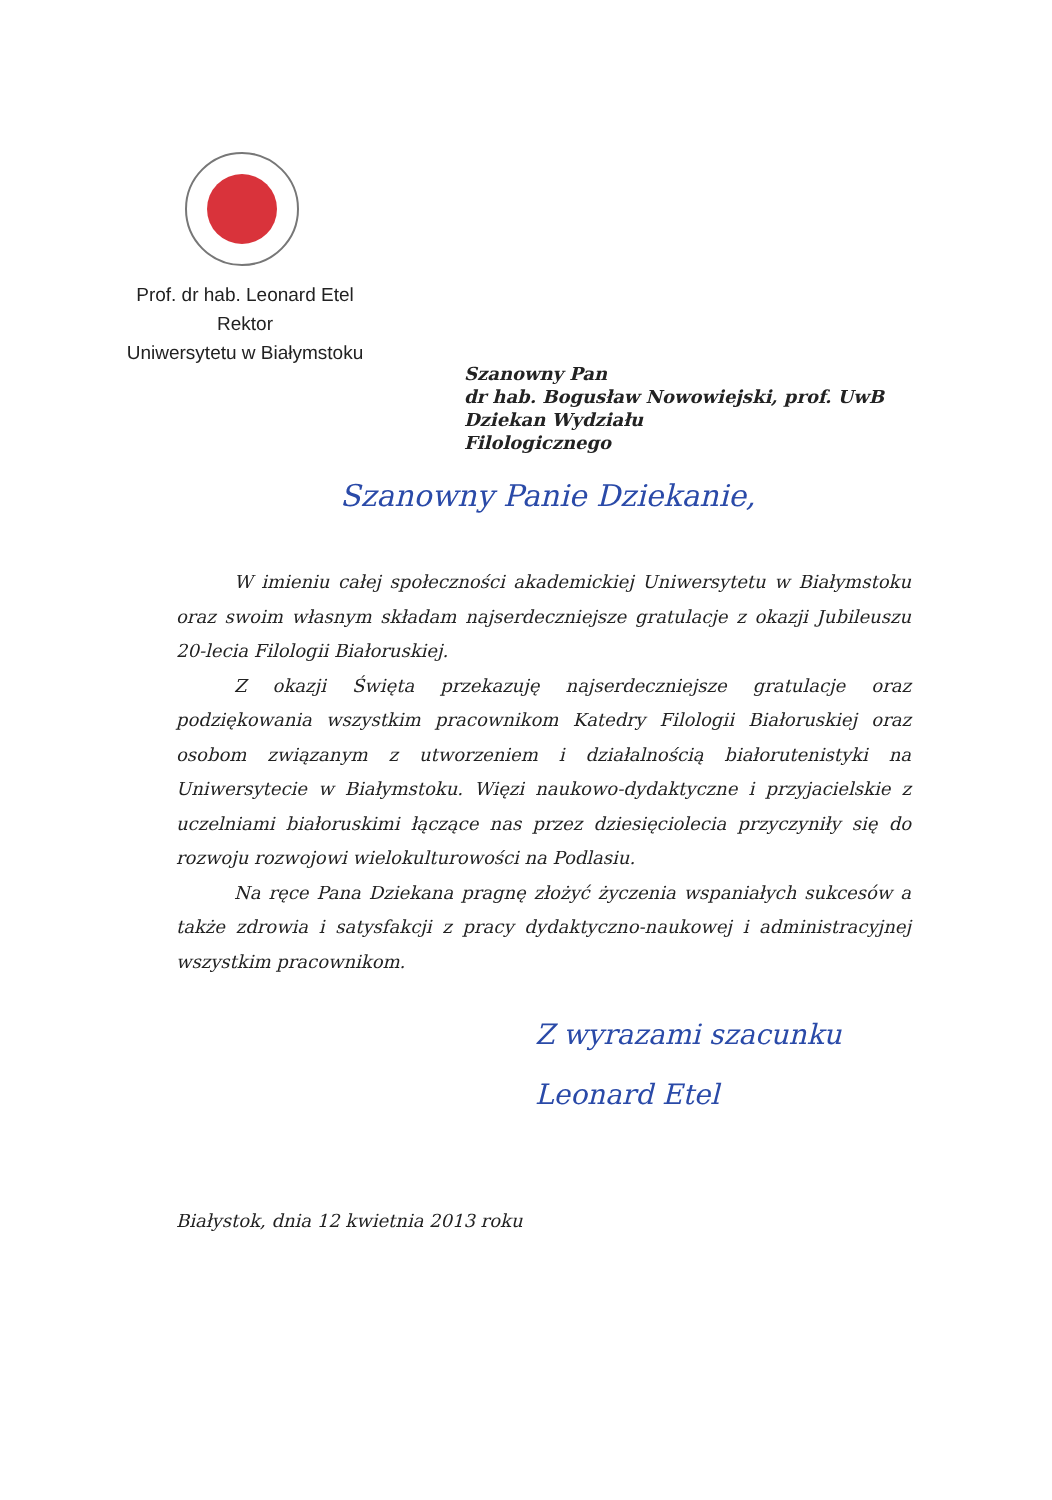Prof. dr hab. Leonard Etel
Rektor
Uniwersytetu w Białymstoku
Szanowny Pan
dr hab. Bogusław Nowowiejski, prof. UwB
Dziekan Wydziału
Filologicznego
Szanowny Panie Dziekanie,
W imieniu całej społeczności akademickiej Uniwersytetu w Białymstoku oraz swoim własnym składam najserdeczniejsze gratulacje z okazji Jubileuszu 20-lecia Filologii Białoruskiej.
Z okazji Święta przekazuję najserdeczniejsze gratulacje oraz podziękowania wszystkim pracownikom Katedry Filologii Białoruskiej oraz osobom związanym z utworzeniem i działalnością białorutenistyki na Uniwersytecie w Białymstoku. Więzi naukowo-dydaktyczne i przyjacielskie z uczelniami białoruskimi łączące nas przez dziesięciolecia przyczyniły się do rozwoju rozwojowi wielokulturowości na Podlasiu.
Na ręce Pana Dziekana pragnę złożyć życzenia wspaniałych sukcesów a także zdrowia i satysfakcji z pracy dydaktyczno-naukowej i administracyjnej wszystkim pracownikom.
Z wyrazami szacunku
Leonard Etel
Białystok, dnia 12 kwietnia 2013 roku